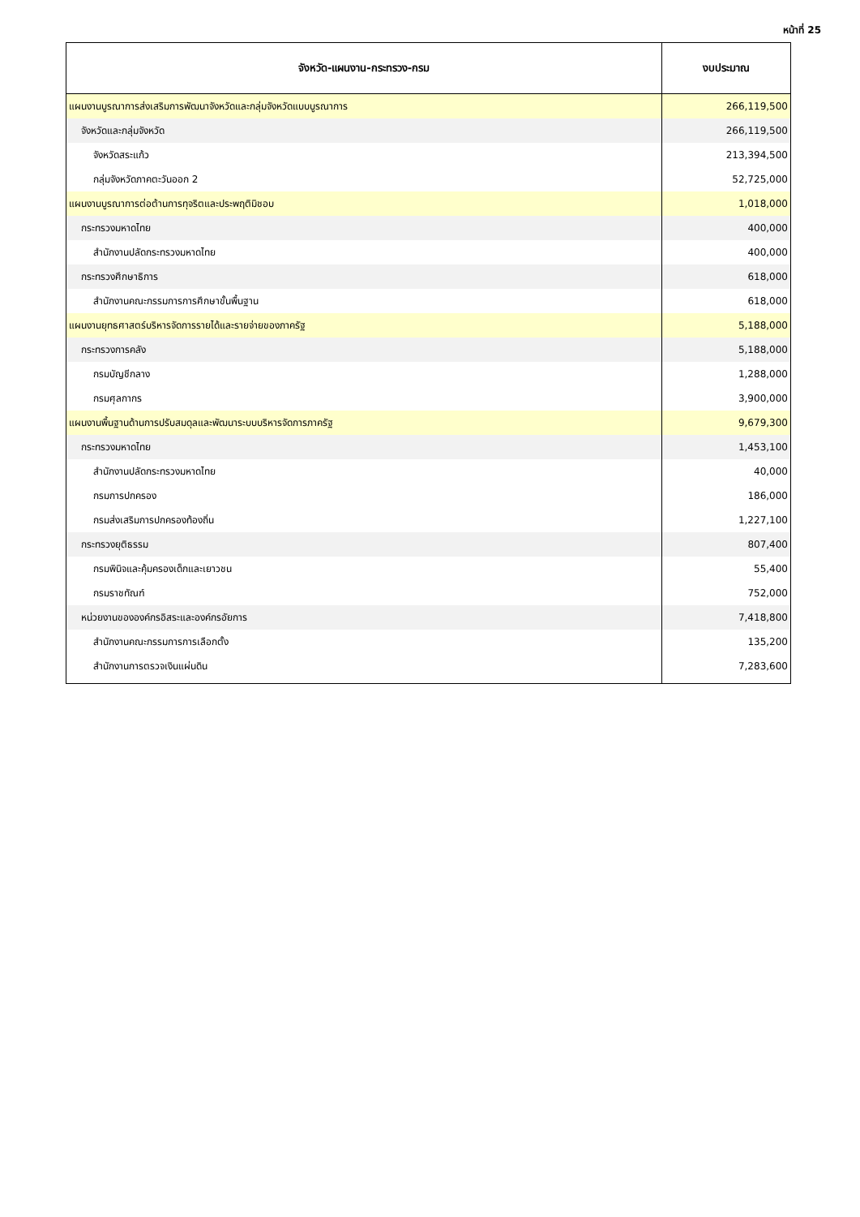หน้าที่ 25
| จังหวัด-แผนงาน-กระทรวง-กรม | งบประมาณ |
| --- | --- |
| แผนงานบูรณาการส่งเสริมการพัฒนาจังหวัดและกลุ่มจังหวัดแบบบูรณาการ | 266,119,500 |
| จังหวัดและกลุ่มจังหวัด | 266,119,500 |
| จังหวัดสระแก้ว | 213,394,500 |
| กลุ่มจังหวัดภาคตะวันออก 2 | 52,725,000 |
| แผนงานบูรณาการต่อต้านการทุจริตและประพฤติมิชอบ | 1,018,000 |
| กระทรวงมหาดไทย | 400,000 |
| สำนักงานปลัดกระทรวงมหาดไทย | 400,000 |
| กระทรวงศึกษาธิการ | 618,000 |
| สำนักงานคณะกรรมการการศึกษาขั้นพื้นฐาน | 618,000 |
| แผนงานยุทธศาสตร์บริหารจัดการรายได้และรายจ่ายของภาครัฐ | 5,188,000 |
| กระทรวงการคลัง | 5,188,000 |
| กรมบัญชีกลาง | 1,288,000 |
| กรมศุลกากร | 3,900,000 |
| แผนงานพื้นฐานด้านการปรับสมดุลและพัฒนาระบบบริหารจัดการภาครัฐ | 9,679,300 |
| กระทรวงมหาดไทย | 1,453,100 |
| สำนักงานปลัดกระทรวงมหาดไทย | 40,000 |
| กรมการปกครอง | 186,000 |
| กรมส่งเสริมการปกครองท้องถิ่น | 1,227,100 |
| กระทรวงยุติธรรม | 807,400 |
| กรมพินิจและคุ้มครองเด็กและเยาวชน | 55,400 |
| กรมราชทัณฑ์ | 752,000 |
| หน่วยงานขององค์กรอิสระและองค์กรอัยการ | 7,418,800 |
| สำนักงานคณะกรรมการการเลือกตั้ง | 135,200 |
| สำนักงานการตรวจเงินแผ่นดิน | 7,283,600 |